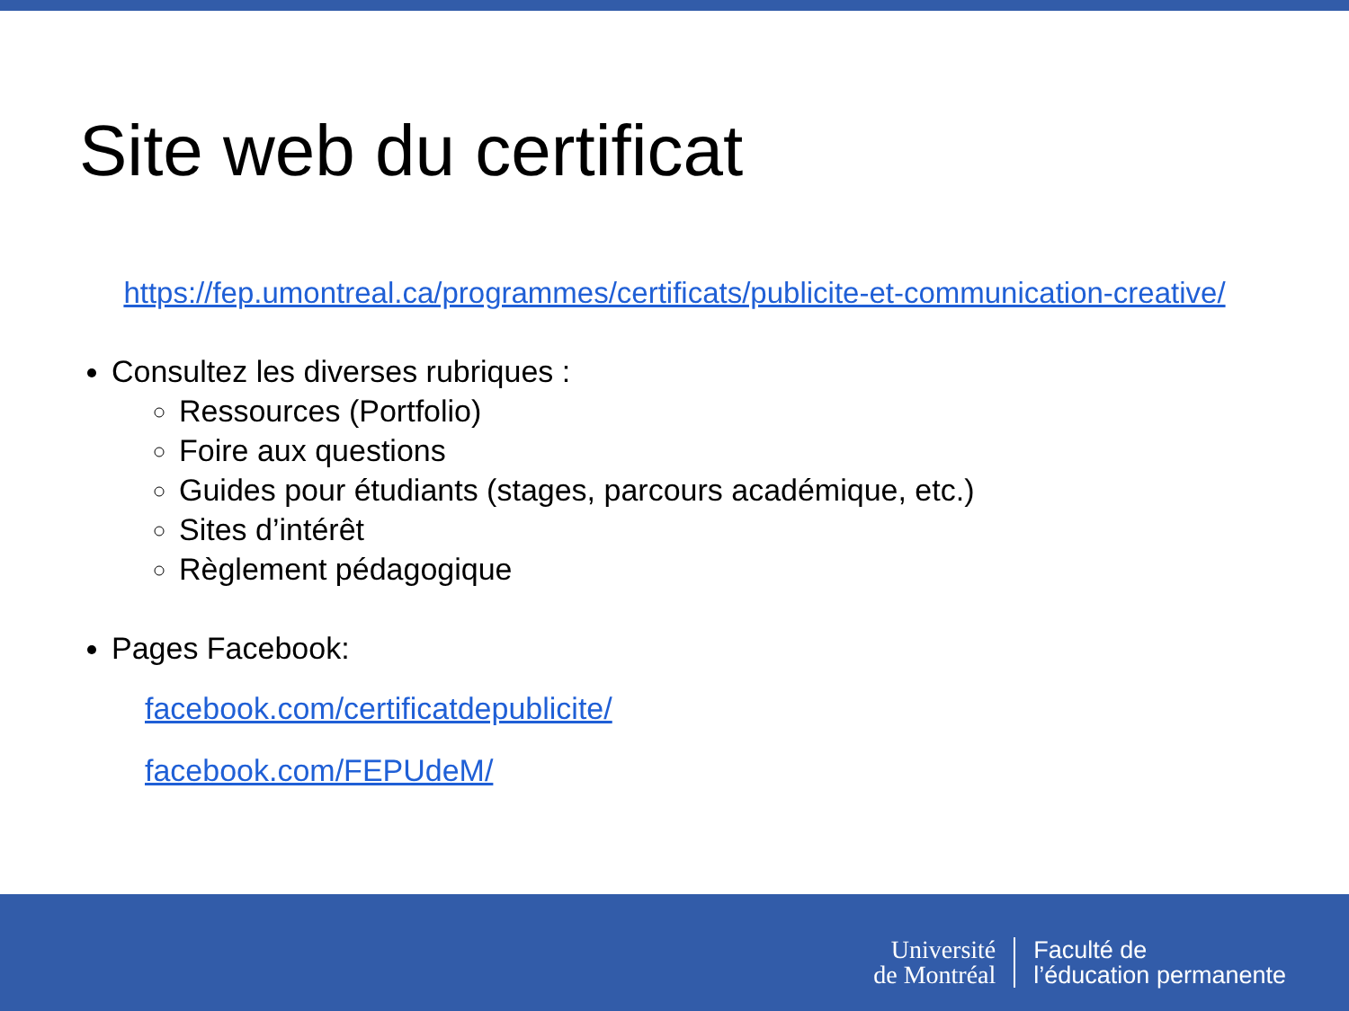Site web du certificat
https://fep.umontreal.ca/programmes/certificats/publicite-et-communication-creative/
Consultez les diverses rubriques :
Ressources (Portfolio)
Foire aux questions
Guides pour étudiants (stages, parcours académique, etc.)
Sites d’intérêt
Règlement pédagogique
Pages Facebook:
facebook.com/certificatdepublicite/
facebook.com/FEPUdeM/
Université
de Montréal
Faculté de
l’éducation permanente